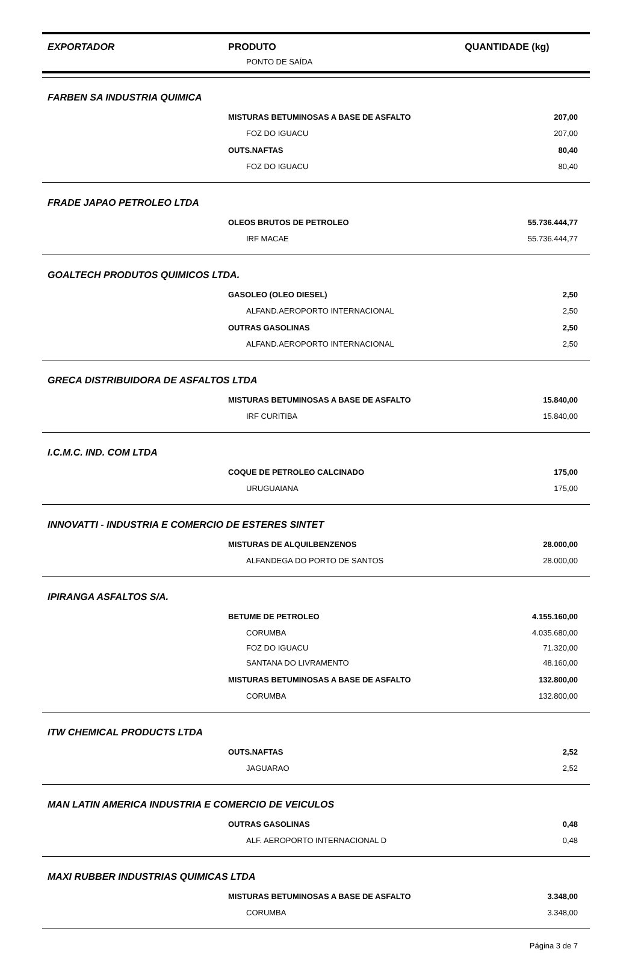| EXPORTADOR | PRODUTO | QUANTIDADE (kg) |
| --- | --- | --- |
| | PONTO DE SAÍDA | |
| FARBEN SA INDUSTRIA QUIMICA | | |
| | MISTURAS BETUMINOSAS A BASE DE ASFALTO | 207,00 |
| | FOZ DO IGUACU | 207,00 |
| | OUTS.NAFTAS | 80,40 |
| | FOZ DO IGUACU | 80,40 |
| FRADE JAPAO PETROLEO LTDA | | |
| | OLEOS BRUTOS DE PETROLEO | 55.736.444,77 |
| | IRF MACAE | 55.736.444,77 |
| GOALTECH PRODUTOS QUIMICOS LTDA. | | |
| | GASOLEO (OLEO DIESEL) | 2,50 |
| | ALFAND.AEROPORTO INTERNACIONAL | 2,50 |
| | OUTRAS GASOLINAS | 2,50 |
| | ALFAND.AEROPORTO INTERNACIONAL | 2,50 |
| GRECA DISTRIBUIDORA DE ASFALTOS LTDA | | |
| | MISTURAS BETUMINOSAS A BASE DE ASFALTO | 15.840,00 |
| | IRF CURITIBA | 15.840,00 |
| I.C.M.C. IND. COM LTDA | | |
| | COQUE DE PETROLEO CALCINADO | 175,00 |
| | URUGUAIANA | 175,00 |
| INNOVATTI - INDUSTRIA E COMERCIO DE ESTERES SINTET | | |
| | MISTURAS DE ALQUILBENZENOS | 28.000,00 |
| | ALFANDEGA DO PORTO DE SANTOS | 28.000,00 |
| IPIRANGA ASFALTOS S/A. | | |
| | BETUME DE PETROLEO | 4.155.160,00 |
| | CORUMBA | 4.035.680,00 |
| | FOZ DO IGUACU | 71.320,00 |
| | SANTANA DO LIVRAMENTO | 48.160,00 |
| | MISTURAS BETUMINOSAS A BASE DE ASFALTO | 132.800,00 |
| | CORUMBA | 132.800,00 |
| ITW CHEMICAL PRODUCTS LTDA | | |
| | OUTS.NAFTAS | 2,52 |
| | JAGUARAO | 2,52 |
| MAN LATIN AMERICA INDUSTRIA E COMERCIO DE VEICULOS | | |
| | OUTRAS GASOLINAS | 0,48 |
| | ALF. AEROPORTO INTERNACIONAL D | 0,48 |
| MAXI RUBBER INDUSTRIAS QUIMICAS LTDA | | |
| | MISTURAS BETUMINOSAS A BASE DE ASFALTO | 3.348,00 |
| | CORUMBA | 3.348,00 |
Página 3 de 7